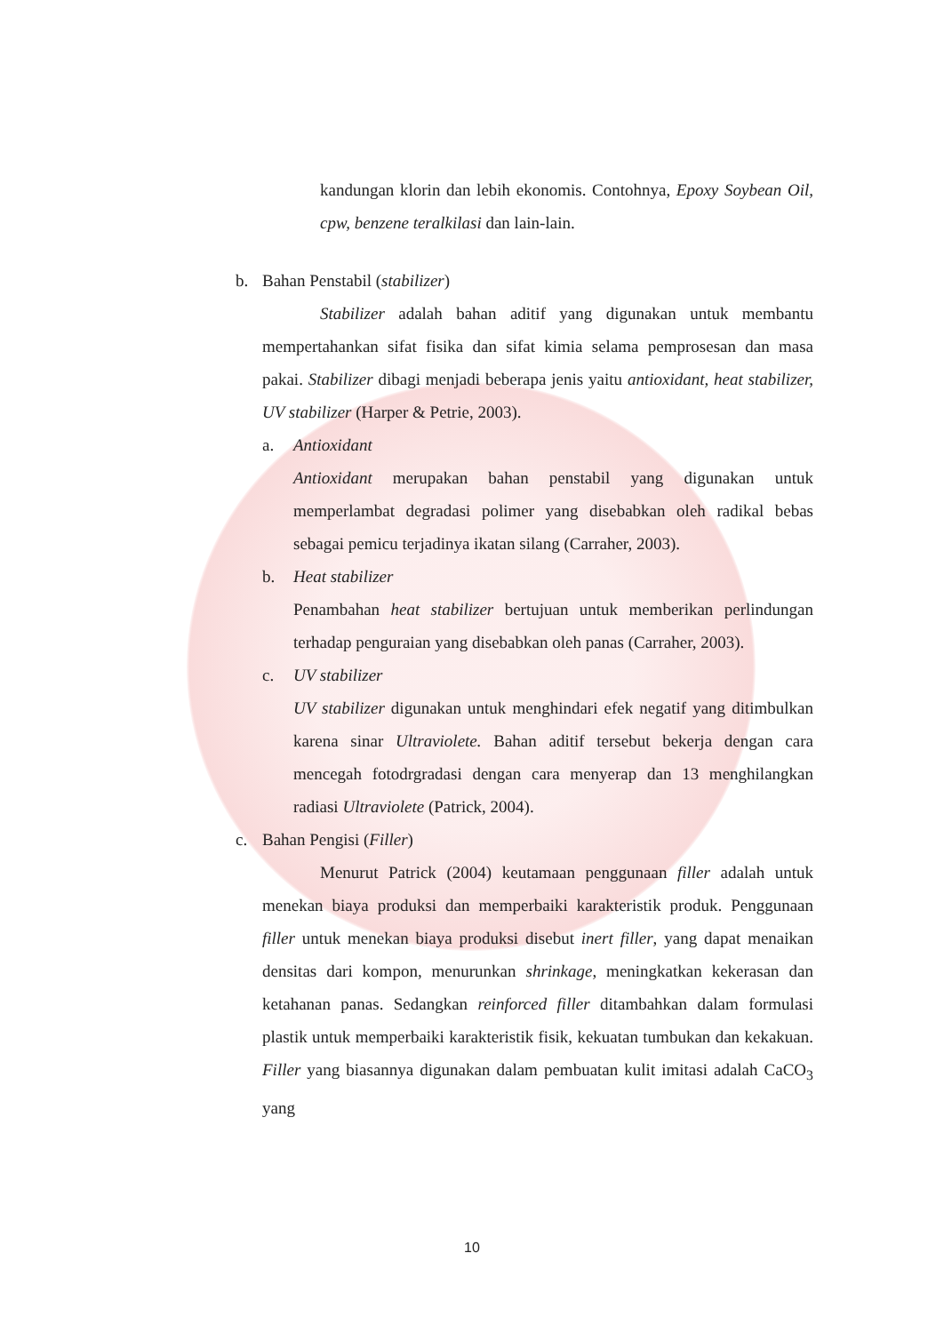kandungan klorin dan lebih ekonomis. Contohnya, Epoxy Soybean Oil, cpw, benzene teralkilasi dan lain-lain.
b. Bahan Penstabil (stabilizer)
Stabilizer adalah bahan aditif yang digunakan untuk membantu mempertahankan sifat fisika dan sifat kimia selama pemprosesan dan masa pakai. Stabilizer dibagi menjadi beberapa jenis yaitu antioxidant, heat stabilizer, UV stabilizer (Harper & Petrie, 2003).
a. Antioxidant
Antioxidant merupakan bahan penstabil yang digunakan untuk memperlambat degradasi polimer yang disebabkan oleh radikal bebas sebagai pemicu terjadinya ikatan silang (Carraher, 2003).
b. Heat stabilizer
Penambahan heat stabilizer bertujuan untuk memberikan perlindungan terhadap penguraian yang disebabkan oleh panas (Carraher, 2003).
c. UV stabilizer
UV stabilizer digunakan untuk menghindari efek negatif yang ditimbulkan karena sinar Ultraviolete. Bahan aditif tersebut bekerja dengan cara mencegah fotodrgradasi dengan cara menyerap dan 13 menghilangkan radiasi Ultraviolete (Patrick, 2004).
c. Bahan Pengisi (Filler)
Menurut Patrick (2004) keutamaan penggunaan filler adalah untuk menekan biaya produksi dan memperbaiki karakteristik produk. Penggunaan filler untuk menekan biaya produksi disebut inert filler, yang dapat menaikan densitas dari kompon, menurunkan shrinkage, meningkatkan kekerasan dan ketahanan panas. Sedangkan reinforced filler ditambahkan dalam formulasi plastik untuk memperbaiki karakteristik fisik, kekuatan tumbukan dan kekakuan. Filler yang biasannya digunakan dalam pembuatan kulit imitasi adalah CaCO<sub>3</sub> yang
10